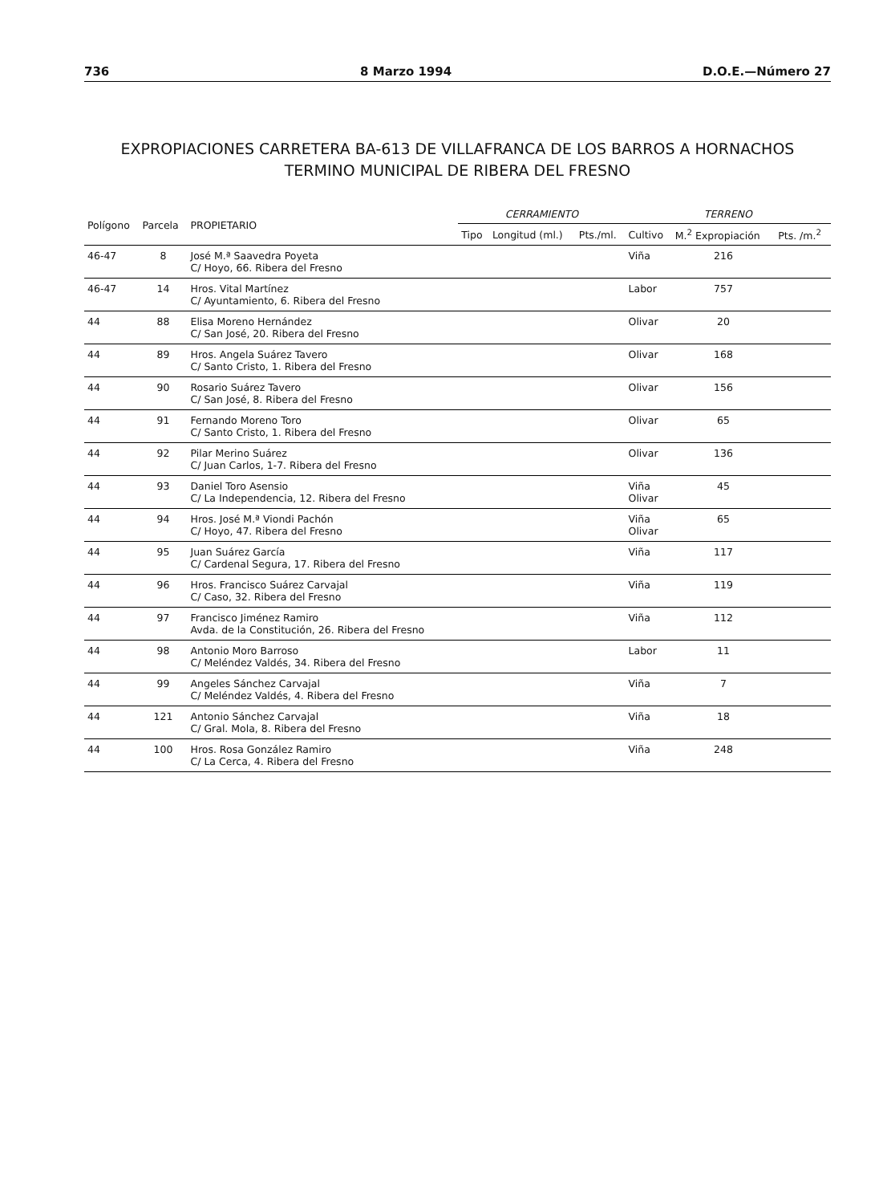736 8 Marzo 1994 D.O.E.—Número 27
EXPROPIACIONES CARRETERA BA-613 DE VILLAFRANCA DE LOS BARROS A HORNACHOS
TERMINO MUNICIPAL DE RIBERA DEL FRESNO
| Polígono | Parcela | PROPIETARIO | CERRAMIENTO | | | TERRENO | | |
| --- | --- | --- | --- | --- | --- | --- | --- | --- |
| | | | Tipo | Longitud (ml.) | Pts./ml. | Cultivo | M.<sup>2</sup> Expropiación | Pts. /m.<sup>2</sup> |
| 46-47 | 8 | José M.ª Saavedra Poyeta C/ Hoyo, 66. Ribera del Fresno | | | | Viña | 216 | |
| 46-47 | 14 | Hros. Vital Martínez C/ Ayuntamiento, 6. Ribera del Fresno | | | | Labor | 757 | |
| 44 | 88 | Elisa Moreno Hernández C/ San José, 20. Ribera del Fresno | | | | Olivar | 20 | |
| 44 | 89 | Hros. Angela Suárez Tavero C/ Santo Cristo, 1. Ribera del Fresno | | | | Olivar | 168 | |
| 44 | 90 | Rosario Suárez Tavero C/ San José, 8. Ribera del Fresno | | | | Olivar | 156 | |
| 44 | 91 | Fernando Moreno Toro C/ Santo Cristo, 1. Ribera del Fresno | | | | Olivar | 65 | |
| 44 | 92 | Pilar Merino Suárez C/ Juan Carlos, 1-7. Ribera del Fresno | | | | Olivar | 136 | |
| 44 | 93 | Daniel Toro Asensio C/ La Independencia, 12. Ribera del Fresno | | | | Viña Olivar | 45 | |
| 44 | 94 | Hros. José M.ª Viondi Pachón C/ Hoyo, 47. Ribera del Fresno | | | | Viña Olivar | 65 | |
| 44 | 95 | Juan Suárez García C/ Cardenal Segura, 17. Ribera del Fresno | | | | Viña | 117 | |
| 44 | 96 | Hros. Francisco Suárez Carvajal C/ Caso, 32. Ribera del Fresno | | | | Viña | 119 | |
| 44 | 97 | Francisco Jiménez Ramiro Avda. de la Constitución, 26. Ribera del Fresno | | | | Viña | 112 | |
| 44 | 98 | Antonio Moro Barroso C/ Meléndez Valdés, 34. Ribera del Fresno | | | | Labor | 11 | |
| 44 | 99 | Angeles Sánchez Carvajal C/ Meléndez Valdés, 4. Ribera del Fresno | | | | Viña | 7 | |
| 44 | 121 | Antonio Sánchez Carvajal C/ Gral. Mola, 8. Ribera del Fresno | | | | Viña | 18 | |
| 44 | 100 | Hros. Rosa González Ramiro C/ La Cerca, 4. Ribera del Fresno | | | | Viña | 248 | |